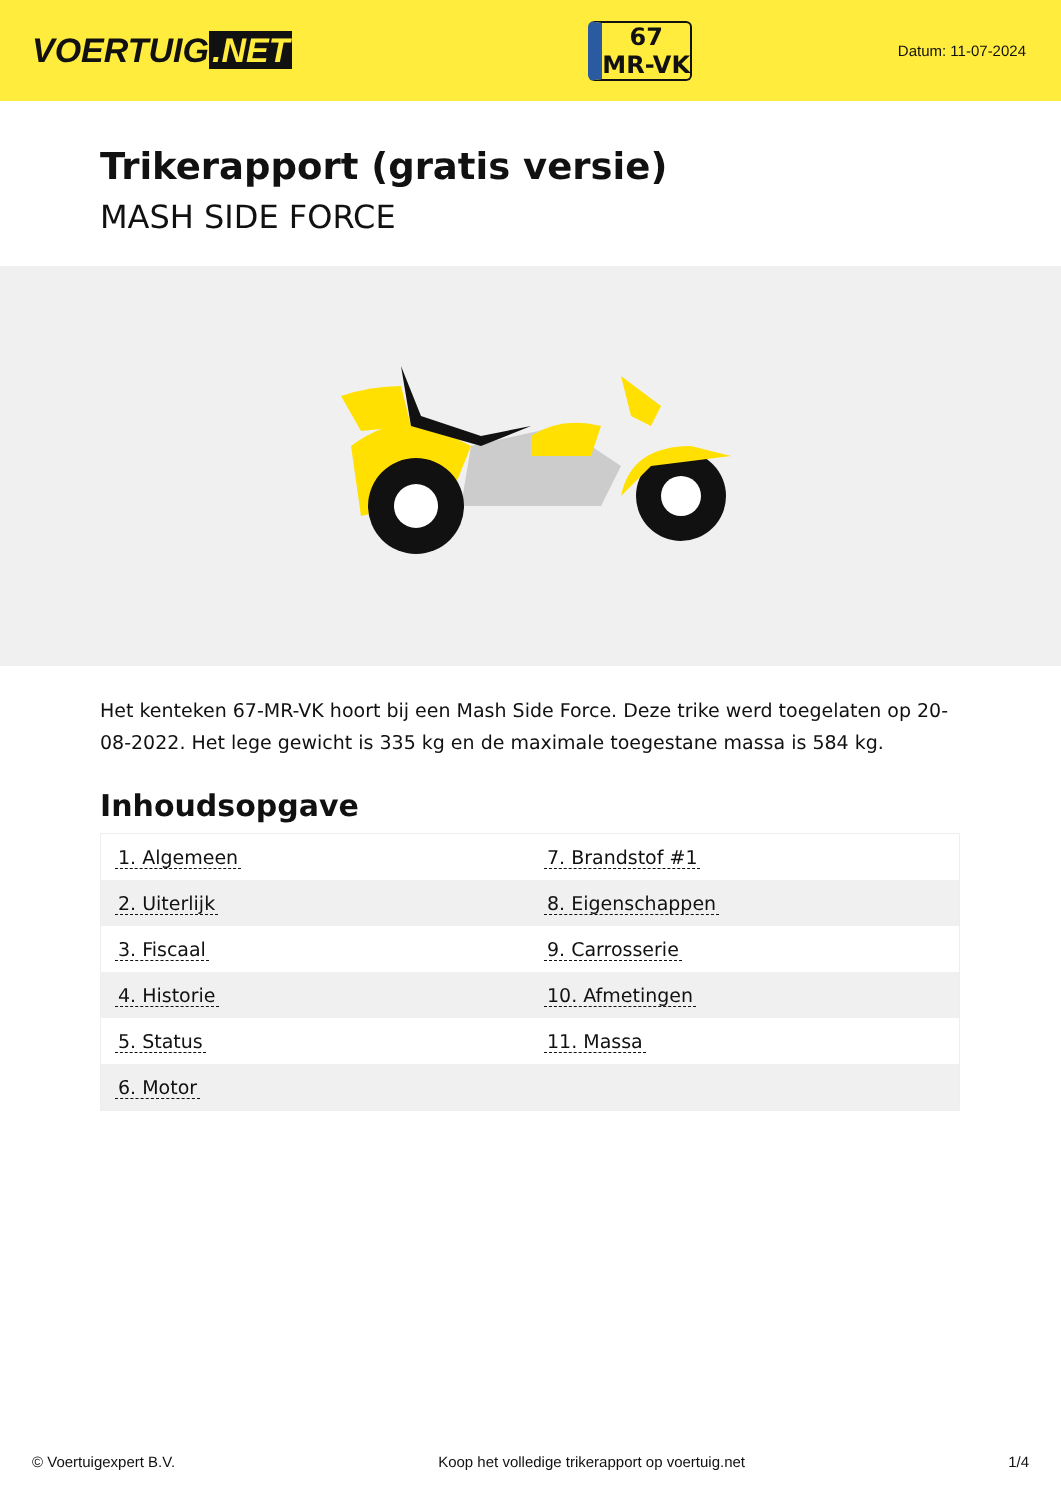VOERTUIG.NET
67
MR-VK
Datum: 11-07-2024
Trikerapport (gratis versie)
MASH SIDE FORCE
Het kenteken 67-MR-VK hoort bij een Mash Side Force. Deze trike werd toegelaten op 20-08-2022. Het lege gewicht is 335 kg en de maximale toegestane massa is 584 kg.
Inhoudsopgave
| 1. Algemeen | 7. Brandstof #1 |
| 2. Uiterlijk | 8. Eigenschappen |
| 3. Fiscaal | 9. Carrosserie |
| 4. Historie | 10. Afmetingen |
| 5. Status | 11. Massa |
| 6. Motor | |
© Voertuigexpert B.V. Koop het volledige trikerapport op voertuig.net 1/4